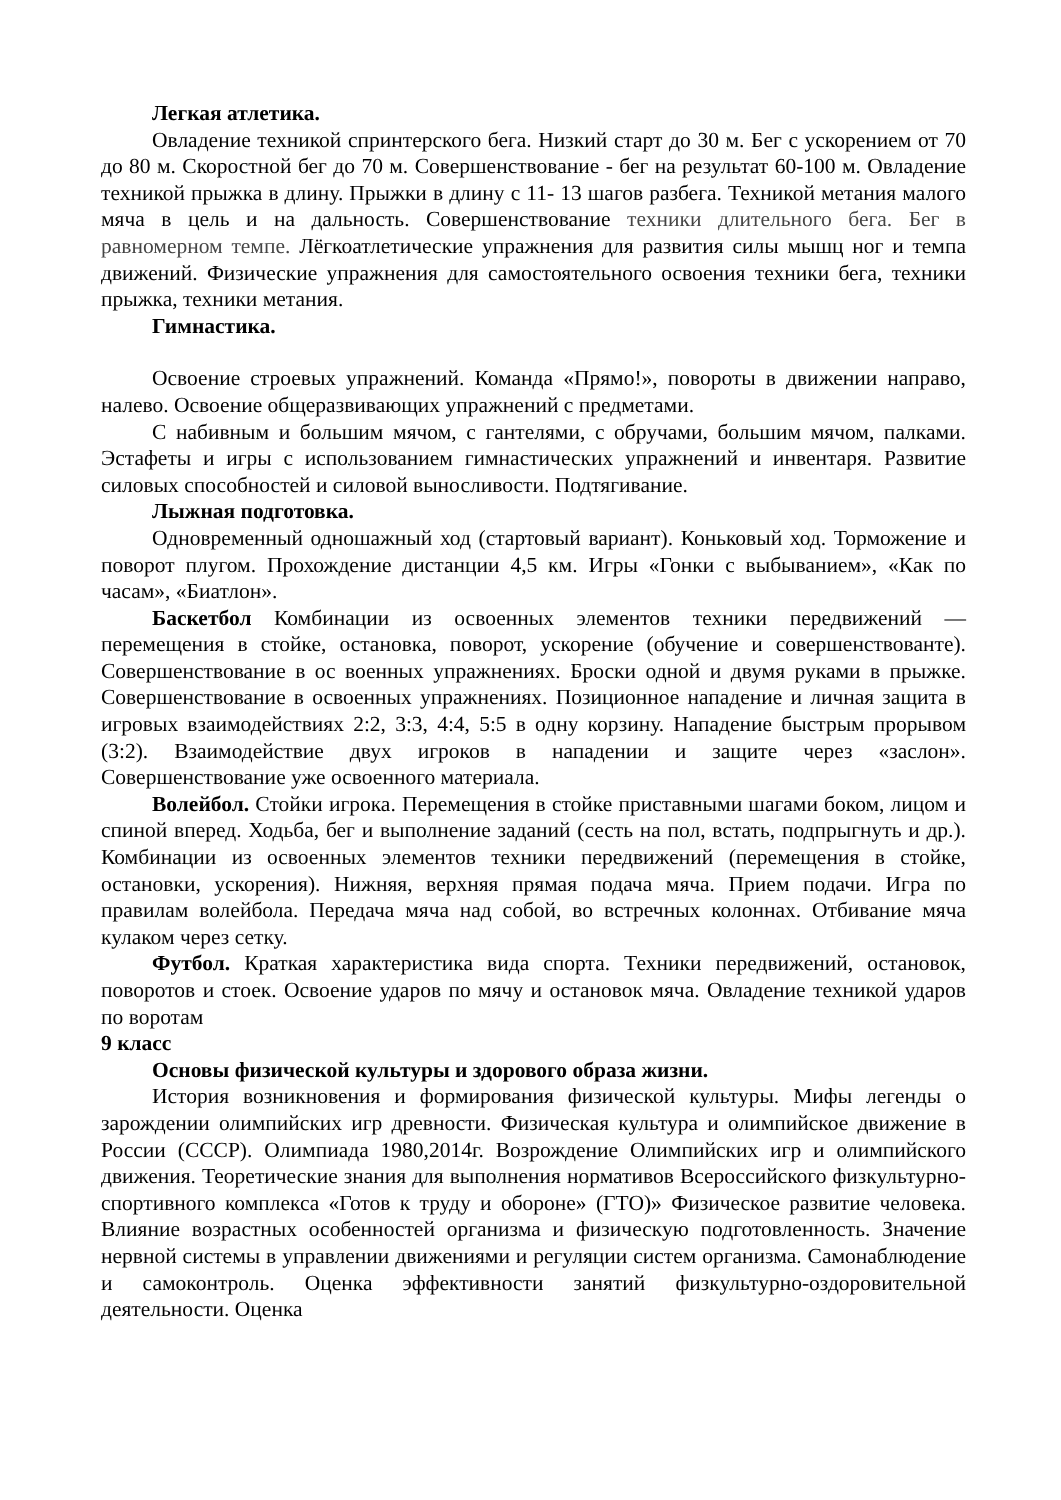Легкая атлетика.
Овладение техникой спринтерского бега. Низкий старт до 30 м. Бег с ускорением от 70 до 80 м. Скоростной бег до 70 м. Совершенствование - бег на результат 60-100 м. Овладение техникой прыжка в длину. Прыжки в длину с 11- 13 шагов разбега. Техникой метания малого мяча в цель и на дальность. Совершенствование техники длительного бега. Бег в равномерном темпе. Лёгкоатлетические упражнения для развития силы мышц ног и темпа движений. Физические упражнения для самостоятельного освоения техники бега, техники прыжка, техники метания.
Гимнастика.
Освоение строевых упражнений. Команда «Прямо!», повороты в движении направо, налево. Освоение общеразвивающих упражнений с предметами.
С набивным и большим мячом, с гантелями, с обручами, большим мячом, палками. Эстафеты и игры с использованием гимнастических упражнений и инвентаря. Развитие силовых способностей и силовой выносливости. Подтягивание.
Лыжная подготовка.
Одновременный одношажный ход (стартовый вариант). Коньковый ход. Торможение и поворот плугом. Прохождение дистанции 4,5 км. Игры «Гонки с выбыванием», «Как по часам», «Биатлон».
Баскетбол Комбинации из освоенных элементов техники передвижений — перемещения в стойке, остановка, поворот, ускорение (обучение и совершенствованте). Совершенствование в ос военных упражнениях. Броски одной и двумя руками в прыжке. Совершенствование в освоенных упражнениях. Позиционное нападение и личная защита в игровых взаимодействиях 2:2, 3:3, 4:4, 5:5 в одну корзину. Нападение быстрым прорывом (3:2). Взаимодействие двух игроков в нападении и защите через «заслон». Совершенствование уже освоенного материала.
Волейбол. Стойки игрока. Перемещения в стойке приставными шагами боком, лицом и спиной вперед. Ходьба, бег и выполнение заданий (сесть на пол, встать, подпрыгнуть и др.). Комбинации из освоенных элементов техники передвижений (перемещения в стойке, остановки, ускорения). Нижняя, верхняя прямая подача мяча. Прием подачи. Игра по правилам волейбола. Передача мяча над собой, во встречных колоннах. Отбивание мяча кулаком через сетку.
Футбол. Краткая характеристика вида спорта. Техники передвижений, остановок, поворотов и стоек. Освоение ударов по мячу и остановок мяча. Овладение техникой ударов по воротам
9 класс
Основы физической культуры и здорового образа жизни.
История возникновения и формирования физической культуры. Мифы легенды о зарождении олимпийских игр древности. Физическая культура и олимпийское движение в России (СССР). Олимпиада 1980,2014г. Возрождение Олимпийских игр и олимпийского движения. Теоретические знания для выполнения нормативов Всероссийского физкультурно-спортивного комплекса «Готов к труду и обороне» (ГТО)» Физическое развитие человека. Влияние возрастных особенностей организма и физическую подготовленность. Значение нервной системы в управлении движениями и регуляции систем организма. Самонаблюдение и самоконтроль. Оценка эффективности занятий физкультурно-оздоровительной деятельности. Оценка